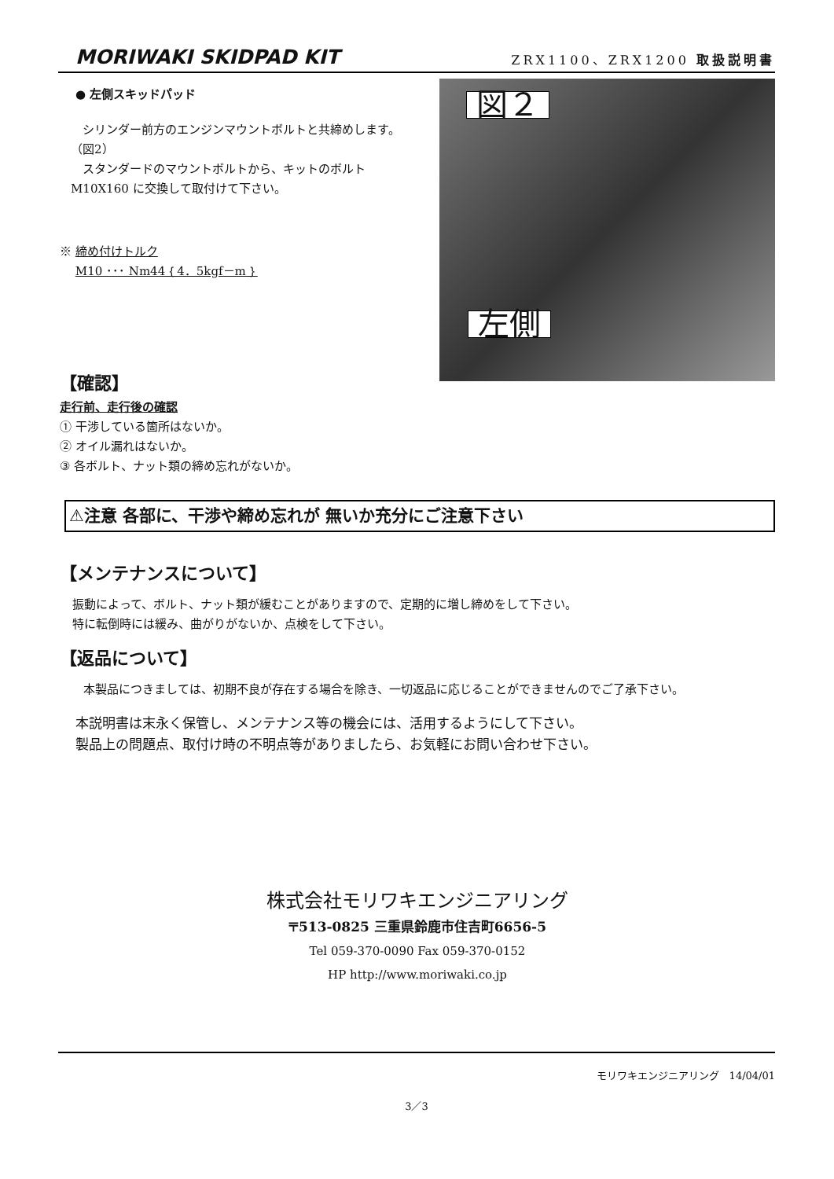MORIWAKI SKIDPAD KIT ZRX1100、ZRX1200 取扱説明書
● 左側スキッドパッド
　シリンダー前方のエンジンマウントボルトと共締めします。（図2）
　スタンダードのマウントボルトから、キットのボルトM10X160 に交換して取付けて下さい。
※ 締め付けトルク
　 M10 ･･･ Nm44｛4．5kgf－m｝
図２
左側
【確認】
走行前、走行後の確認
① 干渉している箇所はないか。
② オイル漏れはないか。
③ 各ボルト、ナット類の締め忘れがないか。
⚠注意 各部に、干渉や締め忘れが 無いか充分にご注意下さい
【メンテナンスについて】
振動によって、ボルト、ナット類が緩むことがありますので、定期的に増し締めをして下さい。
特に転倒時には緩み、曲がりがないか、点検をして下さい。
【返品について】
　　本製品につきましては、初期不良が存在する場合を除き、一切返品に応じることができませんのでご了承下さい。
本説明書は末永く保管し、メンテナンス等の機会には、活用するようにして下さい。
製品上の問題点、取付け時の不明点等がありましたら、お気軽にお問い合わせ下さい。
株式会社モリワキエンジニアリング
〒513-0825 三重県鈴鹿市住吉町6656-5
Tel 059-370-0090 Fax 059-370-0152
HP http://www.moriwaki.co.jp
モリワキエンジニアリング　14/04/01
3／3